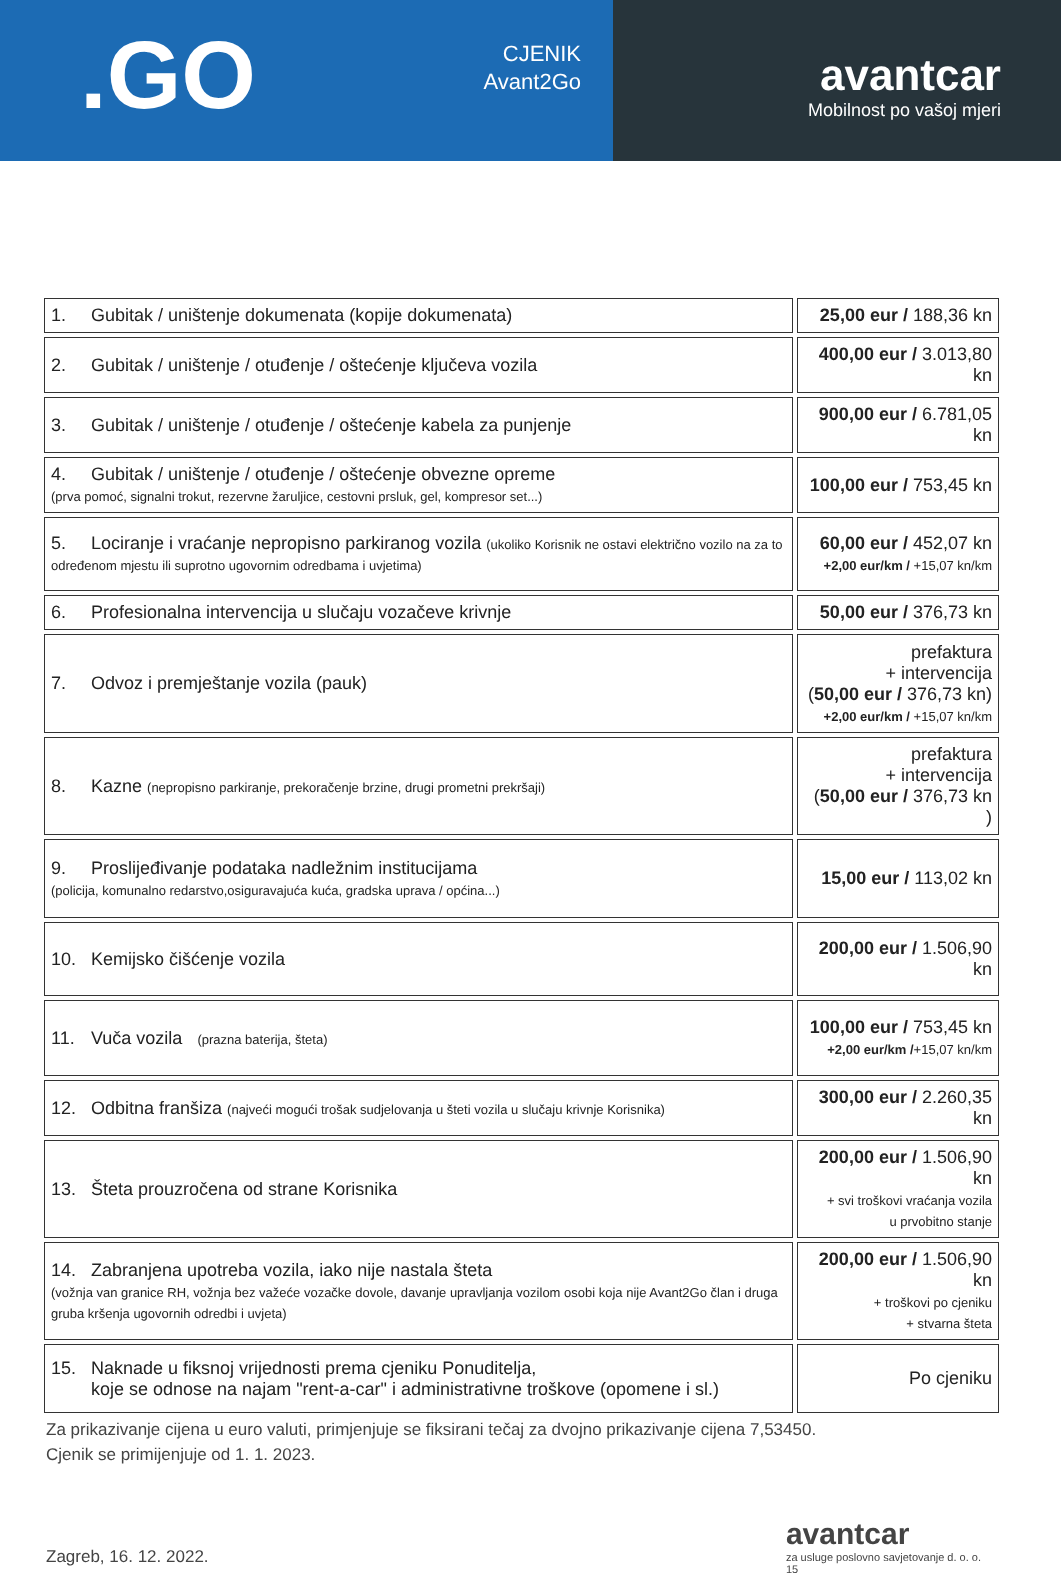.GO
CJENIK
Avant2Go
avantcar
Mobilnost po vašoj mjeri
| 1. Gubitak / uništenje dokumenata (kopije dokumenata) | | 25,00 eur / 188,36 kn |
| 2. Gubitak / uništenje / otuđenje / oštećenje ključeva vozila | | 400,00 eur / 3.013,80 kn |
| 3. Gubitak / uništenje / otuđenje / oštećenje kabela za punjenje | | 900,00 eur / 6.781,05 kn |
| 4. Gubitak / uništenje / otuđenje / oštećenje obvezne opreme (prva pomoć, signalni trokut, rezervne žaruljice, cestovni prsluk, gel, kompresor set...) | | 100,00 eur / 753,45 kn |
| 5. Lociranje i vraćanje nepropisno parkiranog vozila (ukoliko Korisnik ne ostavi električno vozilo na za to određenom mjestu ili suprotno ugovornim odredbama i uvjetima) | | 60,00 eur / 452,07 kn +2,00 eur/km / +15,07 kn/km |
| 6. Profesionalna intervencija u slučaju vozačeve krivnje | | 50,00 eur / 376,73 kn |
| 7. Odvoz i premještanje vozila (pauk) | | prefaktura + intervencija ( 50,00 eur / 376,73 kn) +2,00 eur/km / +15,07 kn/km |
| 8. Kazne (nepropisno parkiranje, prekoračenje brzine, drugi prometni prekršaji) | | prefaktura + intervencija ( 50,00 eur / 376,73 kn ) |
| 9. Proslijeđivanje podataka nadležnim institucijama (policija, komunalno redarstvo,osiguravajuća kuća, gradska uprava / općina...) | | 15,00 eur / 113,02 kn |
| 10. Kemijsko čišćenje vozila | | 200,00 eur / 1.506,90 kn |
| 11. Vuča vozila (prazna baterija, šteta) | | 100,00 eur / 753,45 kn +2,00 eur/km / +15,07 kn/km |
| 12. Odbitna franšiza (najveći mogući trošak sudjelovanja u šteti vozila u slučaju krivnje Korisnika) | | 300,00 eur / 2.260,35 kn |
| 13. Šteta prouzročena od strane Korisnika | | 200,00 eur / 1.506,90 kn + svi troškovi vraćanja vozila u prvobitno stanje |
| 14. Zabranjena upotreba vozila, iako nije nastala šteta (vožnja van granice RH, vožnja bez važeće vozačke dovole, davanje upravljanja vozilom osobi koja nije Avant2Go član i druga gruba kršenja ugovornih odredbi i uvjeta) | | 200,00 eur / 1.506,90 kn + troškovi po cjeniku + stvarna šteta |
| 15. Naknade u fiksnoj vrijednosti prema cjeniku Ponuditelja, koje se odnose na najam "rent-a-car" i administrativne troškove (opomene i sl.) | | Po cjeniku |
Za prikazivanje cijena u euro valuti, primjenjuje se fiksirani tečaj za dvojno prikazivanje cijena 7,53450.
Cjenik se primijenjuje od 1. 1. 2023.
Zagreb, 16. 12. 2022.
avantcar
za usluge poslovno savjetovanje d. o. o.
15